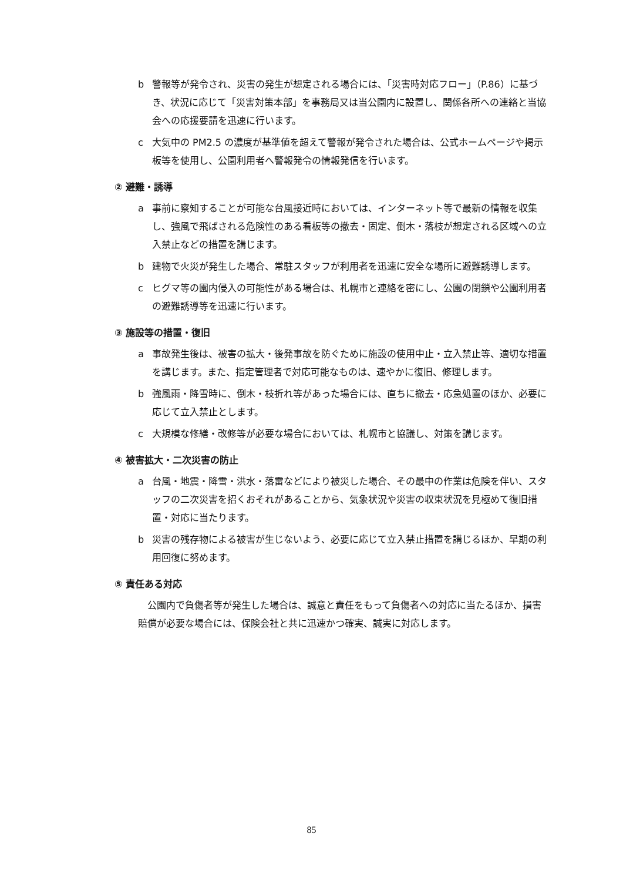b 警報等が発令され、災害の発生が想定される場合には、「災害時対応フロー」（P.86）に基づき、状況に応じて「災害対策本部」を事務局又は当公園内に設置し、関係各所への連絡と当協会への応援要請を迅速に行います。
c 大気中の PM2.5 の濃度が基準値を超えて警報が発令された場合は、公式ホームページや掲示板等を使用し、公園利用者へ警報発令の情報発信を行います。
② 避難・誘導
a 事前に察知することが可能な台風接近時においては、インターネット等で最新の情報を収集し、強風で飛ばされる危険性のある看板等の撤去・固定、倒木・落枝が想定される区域への立入禁止などの措置を講じます。
b 建物で火災が発生した場合、常駐スタッフが利用者を迅速に安全な場所に避難誘導します。
c ヒグマ等の園内侵入の可能性がある場合は、札幌市と連絡を密にし、公園の閉鎖や公園利用者の避難誘導等を迅速に行います。
③ 施設等の措置・復旧
a 事故発生後は、被害の拡大・後発事故を防ぐために施設の使用中止・立入禁止等、適切な措置を講じます。また、指定管理者で対応可能なものは、速やかに復旧、修理します。
b 強風雨・降雪時に、倒木・枝折れ等があった場合には、直ちに撤去・応急処置のほか、必要に応じて立入禁止とします。
c 大規模な修繕・改修等が必要な場合においては、札幌市と協議し、対策を講じます。
④ 被害拡大・二次災害の防止
a 台風・地震・降雪・洪水・落雷などにより被災した場合、その最中の作業は危険を伴い、スタッフの二次災害を招くおそれがあることから、気象状況や災害の収束状況を見極めて復旧措置・対応に当たります。
b 災害の残存物による被害が生じないよう、必要に応じて立入禁止措置を講じるほか、早期の利用回復に努めます。
⑤ 責任ある対応
公園内で負傷者等が発生した場合は、誠意と責任をもって負傷者への対応に当たるほか、損害賠償が必要な場合には、保険会社と共に迅速かつ確実、誠実に対応します。
85